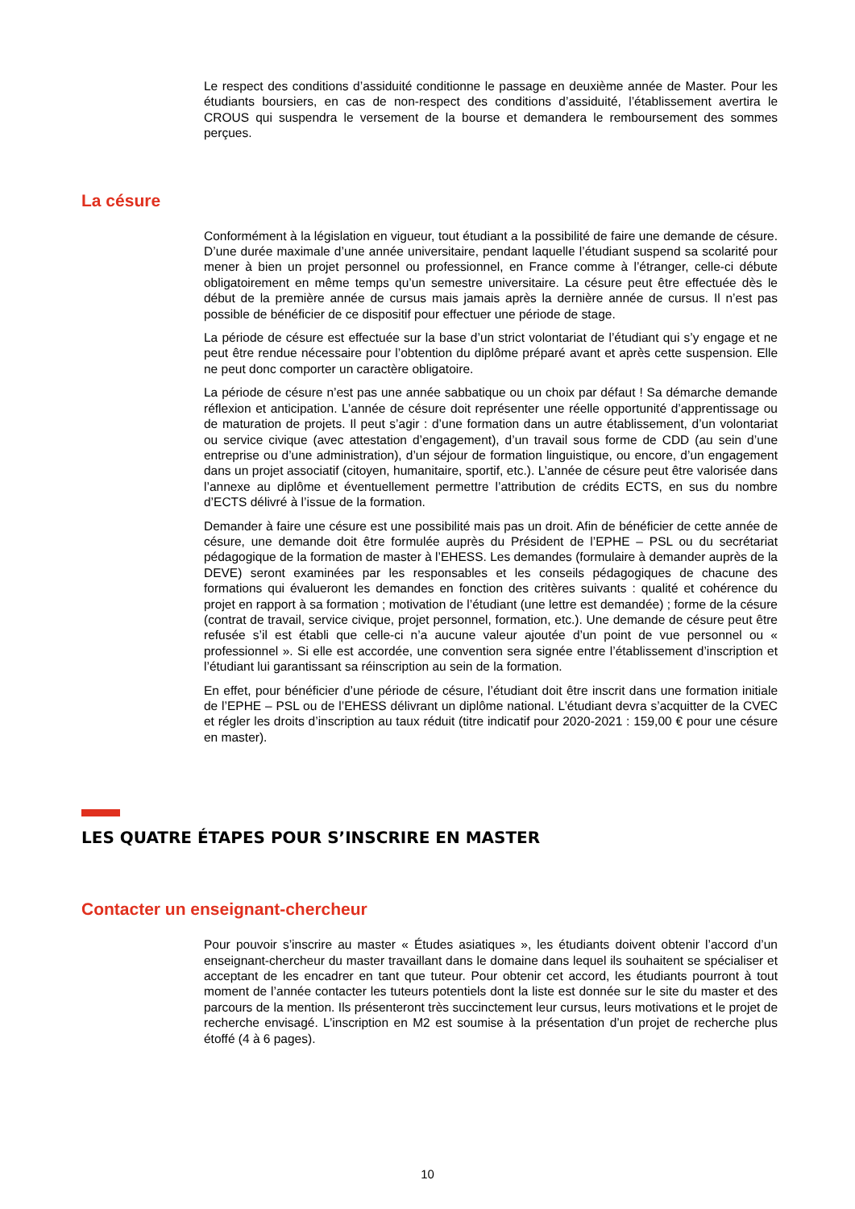Le respect des conditions d’assiduité conditionne le passage en deuxième année de Master. Pour les étudiants boursiers, en cas de non-respect des conditions d’assiduité, l’établissement avertira le CROUS qui suspendra le versement de la bourse et demandera le remboursement des sommes perçues.
La césure
Conformément à la législation en vigueur, tout étudiant a la possibilité de faire une demande de césure. D’une durée maximale d’une année universitaire, pendant laquelle l’étudiant suspend sa scolarité pour mener à bien un projet personnel ou professionnel, en France comme à l’étranger, celle-ci débute obligatoirement en même temps qu’un semestre universitaire. La césure peut être effectuée dès le début de la première année de cursus mais jamais après la dernière année de cursus. Il n’est pas possible de bénéficier de ce dispositif pour effectuer une période de stage.
La période de césure est effectuée sur la base d’un strict volontariat de l’étudiant qui s’y engage et ne peut être rendue nécessaire pour l’obtention du diplôme préparé avant et après cette suspension. Elle ne peut donc comporter un caractère obligatoire.
La période de césure n’est pas une année sabbatique ou un choix par défaut ! Sa démarche demande réflexion et anticipation. L’année de césure doit représenter une réelle opportunité d’apprentissage ou de maturation de projets. Il peut s’agir : d’une formation dans un autre établissement, d’un volontariat ou service civique (avec attestation d’engagement), d’un travail sous forme de CDD (au sein d’une entreprise ou d’une administration), d’un séjour de formation linguistique, ou encore, d’un engagement dans un projet associatif (citoyen, humanitaire, sportif, etc.). L’année de césure peut être valorisée dans l’annexe au diplôme et éventuellement permettre l’attribution de crédits ECTS, en sus du nombre d’ECTS délivré à l’issue de la formation.
Demander à faire une césure est une possibilité mais pas un droit. Afin de bénéficier de cette année de césure, une demande doit être formulée auprès du Président de l’EPHE – PSL ou du secrétariat pédagogique de la formation de master à l’EHESS. Les demandes (formulaire à demander auprès de la DEVE) seront examinées par les responsables et les conseils pédagogiques de chacune des formations qui évalueront les demandes en fonction des critères suivants : qualité et cohérence du projet en rapport à sa formation ; motivation de l’étudiant (une lettre est demandée) ; forme de la césure (contrat de travail, service civique, projet personnel, formation, etc.). Une demande de césure peut être refusée s’il est établi que celle-ci n’a aucune valeur ajoutée d’un point de vue personnel ou « professionnel ». Si elle est accordée, une convention sera signée entre l’établissement d’inscription et l’étudiant lui garantissant sa réinscription au sein de la formation.
En effet, pour bénéficier d’une période de césure, l’étudiant doit être inscrit dans une formation initiale de l’EPHE – PSL ou de l’EHESS délivrant un diplôme national. L’étudiant devra s’acquitter de la CVEC et régler les droits d’inscription au taux réduit (titre indicatif pour 2020-2021 : 159,00 € pour une césure en master).
LES QUATRE ÉTAPES POUR S’INSCRIRE EN MASTER
Contacter un enseignant-chercheur
Pour pouvoir s’inscrire au master « Études asiatiques », les étudiants doivent obtenir l’accord d’un enseignant-chercheur du master travaillant dans le domaine dans lequel ils souhaitent se spécialiser et acceptant de les encadrer en tant que tuteur. Pour obtenir cet accord, les étudiants pourront à tout moment de l’année contacter les tuteurs potentiels dont la liste est donnée sur le site du master et des parcours de la mention. Ils présenteront très succinctement leur cursus, leurs motivations et le projet de recherche envisagé. L’inscription en M2 est soumise à la présentation d’un projet de recherche plus étoffé (4 à 6 pages).
10